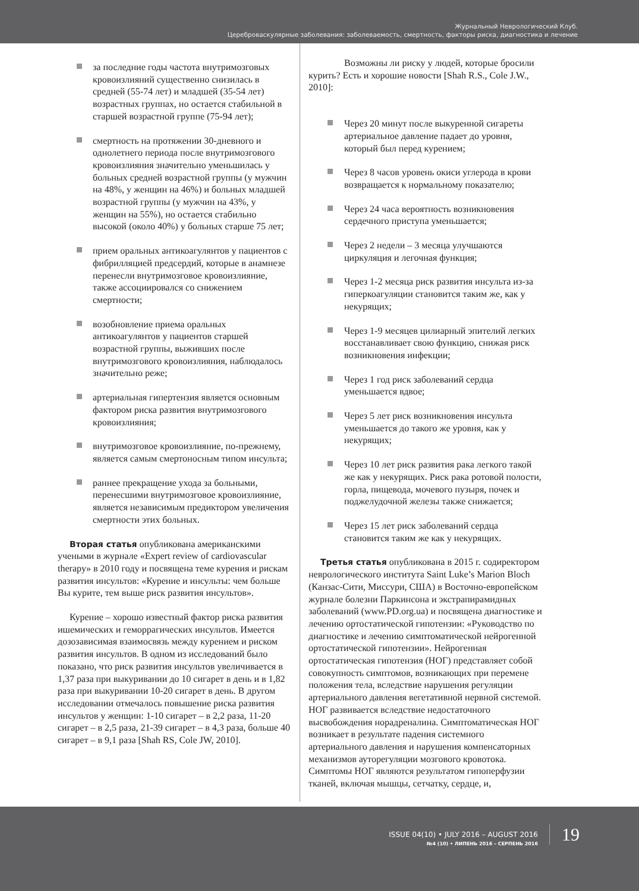Журнальный Неврологический Клуб.
Цереброваскулярные заболевания: заболеваемость, смертность, факторы риска, диагностика и лечение
за последние годы частота внутримозговых кровоизлияний существенно снизилась в средней (55-74 лет) и младшей (35-54 лет) возрастных группах, но остается стабильной в старшей возрастной группе (75-94 лет);
смертность на протяжении 30-дневного и однолетнего периода после внутримозгового кровоизлияния значительно уменьшилась у больных средней возрастной группы (у мужчин на 48%, у женщин на 46%) и больных младшей возрастной группы (у мужчин на 43%, у женщин на 55%), но остается стабильно высокой (около 40%) у больных старше 75 лет;
прием оральных антикоагулянтов у пациентов с фибрилляцией предсердий, которые в анамнезе перенесли внутримозговое кровоизлияние, также ассоциировался со снижением смертности;
возобновление приема оральных антикоагулянтов у пациентов старшей возрастной группы, выживших после внутримозгового кровоизлияния, наблюдалось значительно реже;
артериальная гипертензия является основным фактором риска развития внутримозгового кровоизлияния;
внутримозговое кровоизлияние, по-прежнему, является самым смертоносным типом инсульта;
раннее прекращение ухода за больными, перенесшими внутримозговое кровоизлияние, является независимым предиктором увеличения смертности этих больных.
Вторая статья опубликована американскими учеными в журнале «Expert review of cardiovascular therapy» в 2010 году и посвящена теме курения и рискам развития инсультов: «Курение и инсульты: чем больше Вы курите, тем выше риск развития инсультов».
Курение – хорошо известный фактор риска развития ишемических и геморрагических инсультов. Имеется дозозависимая взаимосвязь между курением и риском развития инсультов. В одном из исследований было показано, что риск развития инсультов увеличивается в 1,37 раза при выкуривании до 10 сигарет в день и в 1,82 раза при выкуривании 10-20 сигарет в день. В другом исследовании отмечалось повышение риска развития инсультов у женщин: 1-10 сигарет – в 2,2 раза, 11-20 сигарет – в 2,5 раза, 21-39 сигарет – в 4,3 раза, больше 40 сигарет – в 9,1 раза [Shah RS, Cole JW, 2010].
Возможны ли риску у людей, которые бросили курить? Есть и хорошие новости [Shah R.S., Cole J.W., 2010]:
Через 20 минут после выкуренной сигареты артериальное давление падает до уровня, который был перед курением;
Через 8 часов уровень окиси углерода в крови возвращается к нормальному показателю;
Через 24 часа вероятность возникновения сердечного приступа уменьшается;
Через 2 недели – 3 месяца улучшаются циркуляция и легочная функция;
Через 1-2 месяца риск развития инсульта из-за гиперкоагуляции становится таким же, как у некурящих;
Через 1-9 месяцев цилиарный эпителий легких восстанавливает свою функцию, снижая риск возникновения инфекции;
Через 1 год риск заболеваний сердца уменьшается вдвое;
Через 5 лет риск возникновения инсульта уменьшается до такого же уровня, как у некурящих;
Через 10 лет риск развития рака легкого такой же как у некурящих. Риск рака ротовой полости, горла, пищевода, мочевого пузыря, почек и поджелудочной железы также снижается;
Через 15 лет риск заболеваний сердца становится таким же как у некурящих.
Третья статья опубликована в 2015 г. содиректором неврологического института Saint Luke’s Marion Bloch (Канзас-Сити, Миссури, США) в Восточно-европейском журнале болезни Паркинсона и экстрапирамидных заболеваний (www.PD.org.ua) и посвящена диагностике и лечению ортостатической гипотензии: «Руководство по диагностике и лечению симптоматической нейрогенной ортостатической гипотензии». Нейрогенная ортостатическая гипотензия (НОГ) представляет собой совокупность симптомов, возникающих при перемене положения тела, вследствие нарушения регуляции артериального давления вегетативной нервной системой. НОГ развивается вследствие недостаточного высвобождения норадреналина. Симптоматическая НОГ возникает в результате падения системного артериального давления и нарушения компенсаторных механизмов ауторегуляции мозгового кровотока. Симптомы НОГ являются результатом гипоперфузии тканей, включая мышцы, сетчатку, сердце, и,
ISSUE 04(10) • JULY 2016 – AUGUST 2016
№4 (10) • ЛИПЕНЬ 2016 – СЕРПЕНЬ 2016
19